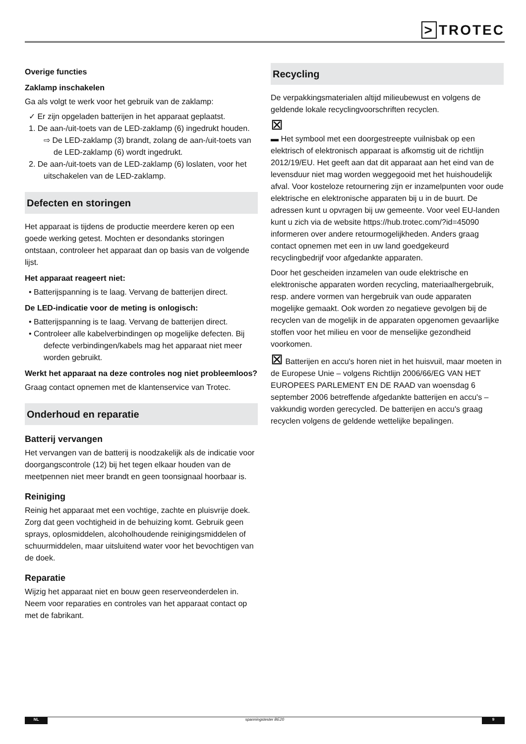> TROTEC
Overige functies
Zaklamp inschakelen
Ga als volgt te werk voor het gebruik van de zaklamp:
✓ Er zijn opgeladen batterijen in het apparaat geplaatst.
1. De aan-/uit-toets van de LED-zaklamp (6) ingedrukt houden.
⇨ De LED-zaklamp (3) brandt, zolang de aan-/uit-toets van de LED-zaklamp (6) wordt ingedrukt.
2. De aan-/uit-toets van de LED-zaklamp (6) loslaten, voor het uitschakelen van de LED-zaklamp.
Defecten en storingen
Het apparaat is tijdens de productie meerdere keren op een goede werking getest. Mochten er desondanks storingen ontstaan, controleer het apparaat dan op basis van de volgende lijst.
Het apparaat reageert niet:
• Batterijspanning is te laag. Vervang de batterijen direct.
De LED-indicatie voor de meting is onlogisch:
• Batterijspanning is te laag. Vervang de batterijen direct.
• Controleer alle kabelverbindingen op mogelijke defecten. Bij defecte verbindingen/kabels mag het apparaat niet meer worden gebruikt.
Werkt het apparaat na deze controles nog niet probleemloos?
Graag contact opnemen met de klantenservice van Trotec.
Onderhoud en reparatie
Batterij vervangen
Het vervangen van de batterij is noodzakelijk als de indicatie voor doorgangscontrole (12) bij het tegen elkaar houden van de meetpennen niet meer brandt en geen toonsignaal hoorbaar is.
Reiniging
Reinig het apparaat met een vochtige, zachte en pluisvrije doek. Zorg dat geen vochtigheid in de behuizing komt. Gebruik geen sprays, oplosmiddelen, alcoholhoudende reinigingsmiddelen of schuurmiddelen, maar uitsluitend water voor het bevochtigen van de doek.
Reparatie
Wijzig het apparaat niet en bouw geen reserveonderdelen in. Neem voor reparaties en controles van het apparaat contact op met de fabrikant.
Recycling
De verpakkingsmaterialen altijd milieubewust en volgens de geldende lokale recyclingvoorschriften recyclen.
⊠
▬ Het symbool met een doorgestreepte vuilnisbak op een elektrisch of elektronisch apparaat is afkomstig uit de richtlijn 2012/19/EU. Het geeft aan dat dit apparaat aan het eind van de levensduur niet mag worden weggegooid met het huishoudelijk afval. Voor kosteloze retournering zijn er inzamelpunten voor oude elektrische en elektronische apparaten bij u in de buurt. De adressen kunt u opvragen bij uw gemeente. Voor veel EU-landen kunt u zich via de website https://hub.trotec.com/?id=45090 informeren over andere retourmogelijkheden. Anders graag contact opnemen met een in uw land goedgekeurd recyclingbedrijf voor afgedankte apparaten.
Door het gescheiden inzamelen van oude elektrische en elektronische apparaten worden recycling, materiaalhergebruik, resp. andere vormen van hergebruik van oude apparaten mogelijke gemaakt. Ook worden zo negatieve gevolgen bij de recyclen van de mogelijk in de apparaten opgenomen gevaarlijke stoffen voor het milieu en voor de menselijke gezondheid voorkomen.
⊠ Batterijen en accu's horen niet in het huisvuil, maar moeten in de Europese Unie – volgens Richtlijn 2006/66/EG VAN HET EUROPEES PARLEMENT EN DE RAAD van woensdag 6 september 2006 betreffende afgedankte batterijen en accu's – vakkundig worden gerecycled. De batterijen en accu's graag recyclen volgens de geldende wettelijke bepalingen.
NL spanningstester BE20 9